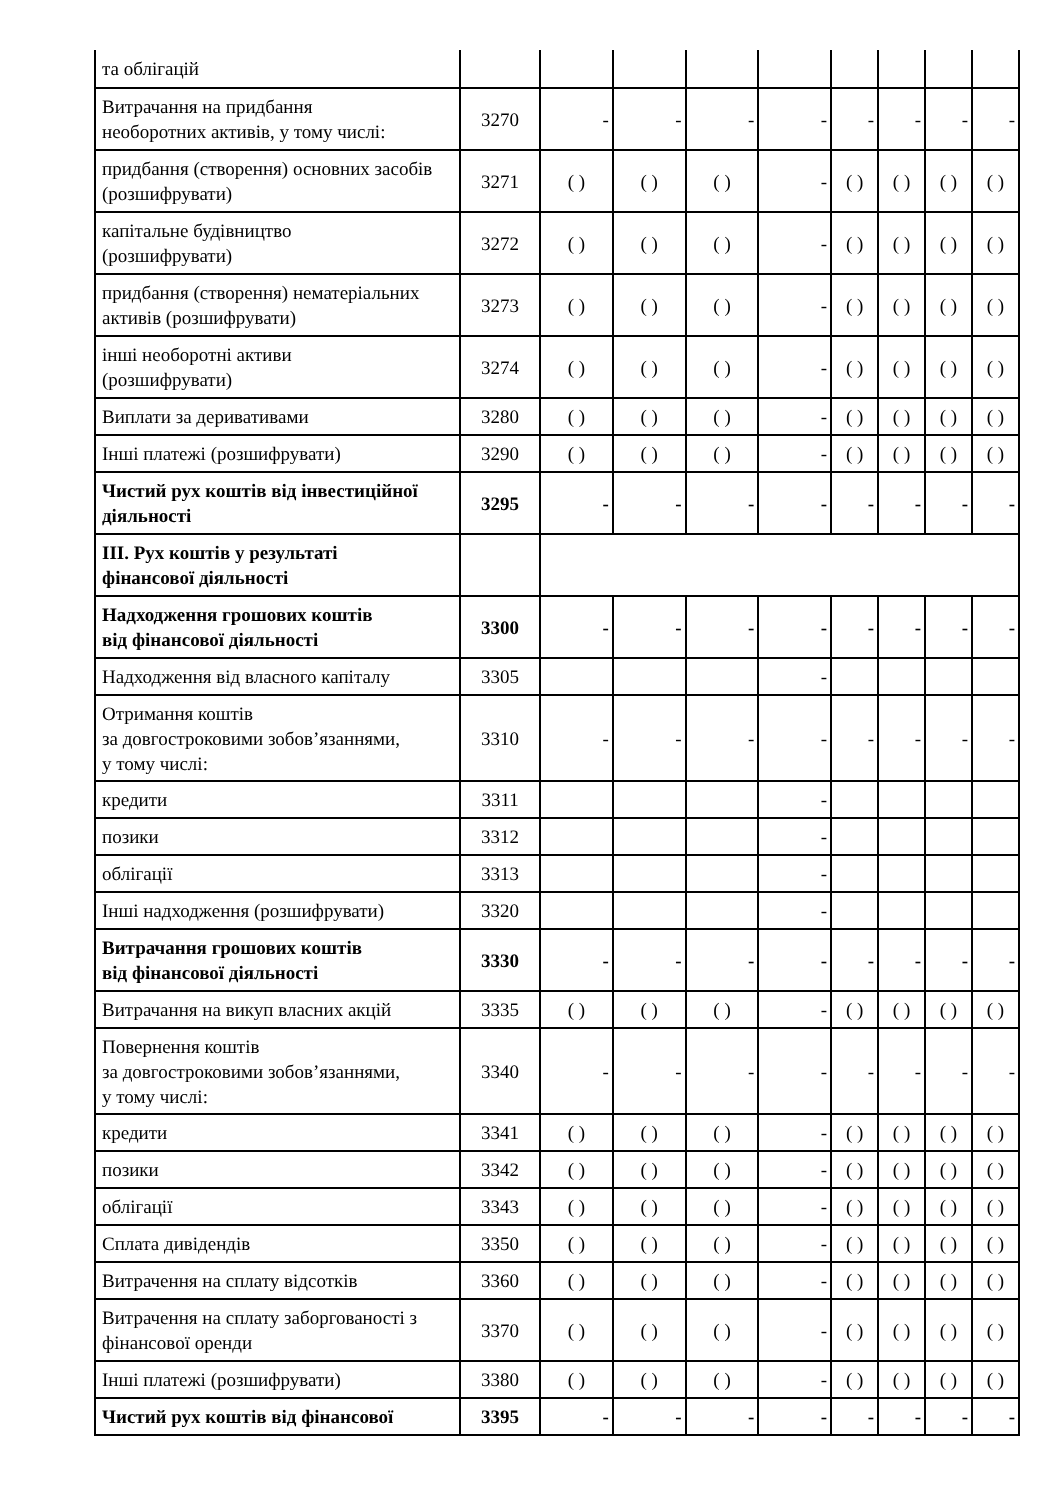| та облігацій | | | | | | | | | |
| Витрачання на придбання необоротних активів, у тому числі: | 3270 | - | - | - | - | - | - | - | - |
| придбання (створення) основних засобів (розшифрувати) | 3271 | ( ) | ( ) | ( ) | - | ( ) | ( ) | ( ) | ( ) |
| капітальне будівництво (розшифрувати) | 3272 | ( ) | ( ) | ( ) | - | ( ) | ( ) | ( ) | ( ) |
| придбання (створення) нематеріальних активів (розшифрувати) | 3273 | ( ) | ( ) | ( ) | - | ( ) | ( ) | ( ) | ( ) |
| інші необоротні активи (розшифрувати) | 3274 | ( ) | ( ) | ( ) | - | ( ) | ( ) | ( ) | ( ) |
| Виплати за деривативами | 3280 | ( ) | ( ) | ( ) | - | ( ) | ( ) | ( ) | ( ) |
| Інші платежі (розшифрувати) | 3290 | ( ) | ( ) | ( ) | - | ( ) | ( ) | ( ) | ( ) |
| Чистий рух коштів від інвестиційної діяльності | 3295 | - | - | - | - | - | - | - | - |
| III. Рух коштів у результаті фінансової діяльності | | | | | | | | | |
| Надходження грошових коштів від фінансової діяльності | 3300 | - | - | - | - | - | - | - | - |
| Надходження від власного капіталу | 3305 | | | | - | | | | |
| Отримання коштів за довгостроковими зобов’язаннями, у тому числі: | 3310 | - | - | - | - | - | - | - | - |
| кредити | 3311 | | | | - | | | | |
| позики | 3312 | | | | - | | | | |
| облігації | 3313 | | | | - | | | | |
| Інші надходження (розшифрувати) | 3320 | | | | - | | | | |
| Витрачання грошових коштів від фінансової діяльності | 3330 | - | - | - | - | - | - | - | - |
| Витрачання на викуп власних акцій | 3335 | ( ) | ( ) | ( ) | - | ( ) | ( ) | ( ) | ( ) |
| Повернення коштів за довгостроковими зобов’язаннями, у тому числі: | 3340 | - | - | - | - | - | - | - | - |
| кредити | 3341 | ( ) | ( ) | ( ) | - | ( ) | ( ) | ( ) | ( ) |
| позики | 3342 | ( ) | ( ) | ( ) | - | ( ) | ( ) | ( ) | ( ) |
| облігації | 3343 | ( ) | ( ) | ( ) | - | ( ) | ( ) | ( ) | ( ) |
| Сплата дивідендів | 3350 | ( ) | ( ) | ( ) | - | ( ) | ( ) | ( ) | ( ) |
| Витрачення на сплату відсотків | 3360 | ( ) | ( ) | ( ) | - | ( ) | ( ) | ( ) | ( ) |
| Витрачення на сплату заборгованості з фінансової оренди | 3370 | ( ) | ( ) | ( ) | - | ( ) | ( ) | ( ) | ( ) |
| Інші платежі (розшифрувати) | 3380 | ( ) | ( ) | ( ) | - | ( ) | ( ) | ( ) | ( ) |
| Чистий рух коштів від фінансової | 3395 | - | - | - | - | - | - | - | - |